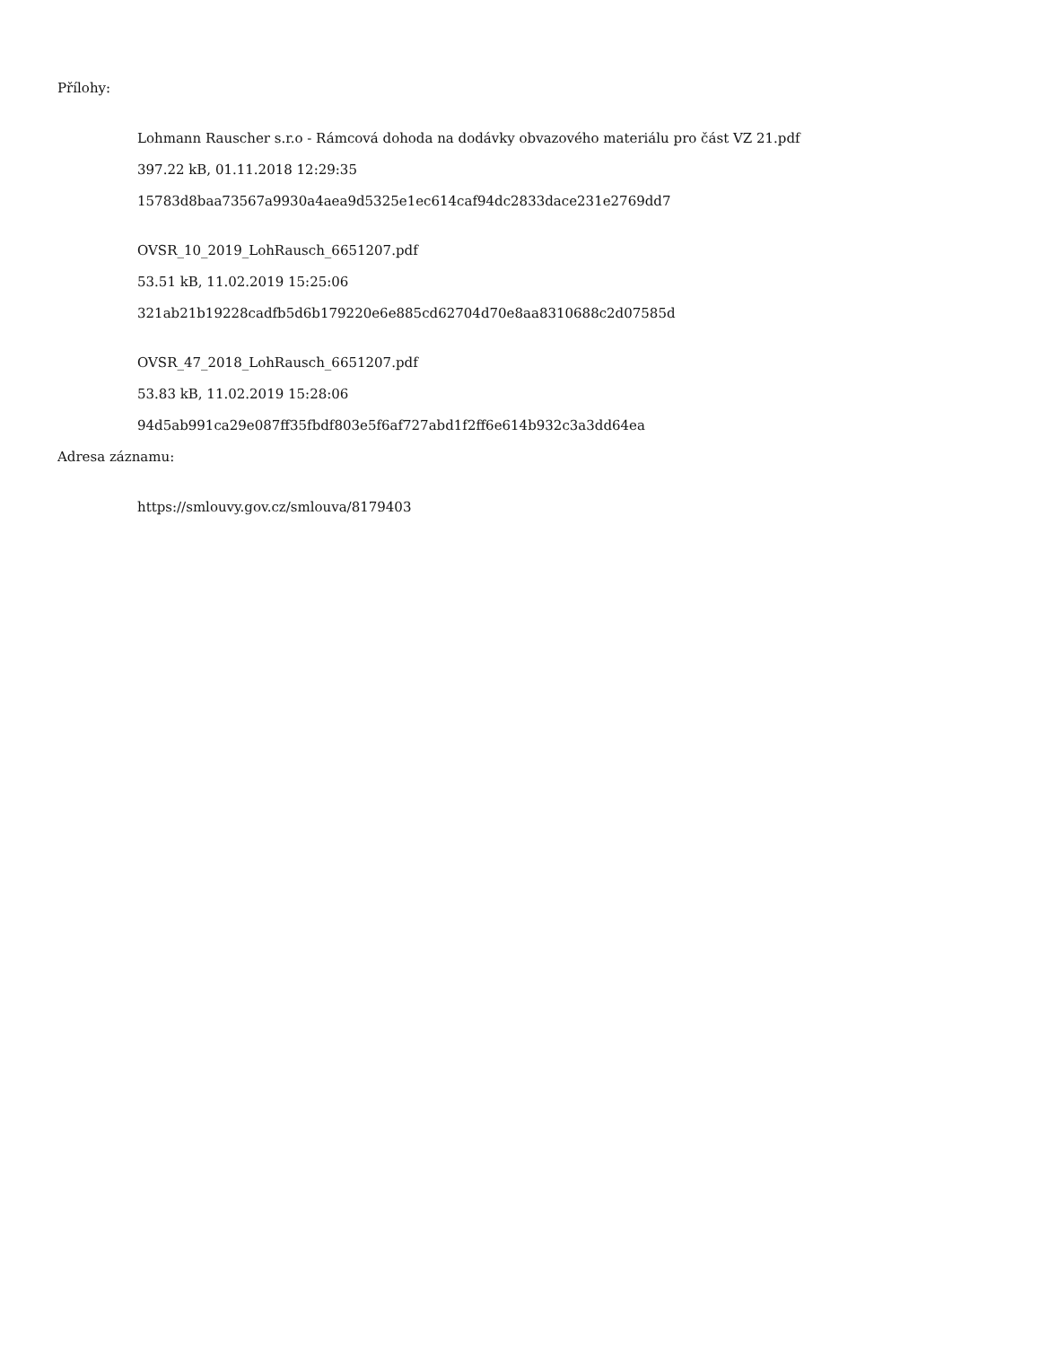Přílohy:
Lohmann Rauscher s.r.o - Rámcová dohoda na dodávky obvazového materiálu pro část VZ 21.pdf
397.22 kB, 01.11.2018 12:29:35
15783d8baa73567a9930a4aea9d5325e1ec614caf94dc2833dace231e2769dd7
OVSR_10_2019_LohRausch_6651207.pdf
53.51 kB, 11.02.2019 15:25:06
321ab21b19228cadfb5d6b179220e6e885cd62704d70e8aa8310688c2d07585d
OVSR_47_2018_LohRausch_6651207.pdf
53.83 kB, 11.02.2019 15:28:06
94d5ab991ca29e087ff35fbdf803e5f6af727abd1f2ff6e614b932c3a3dd64ea
Adresa záznamu:
https://smlouvy.gov.cz/smlouva/8179403